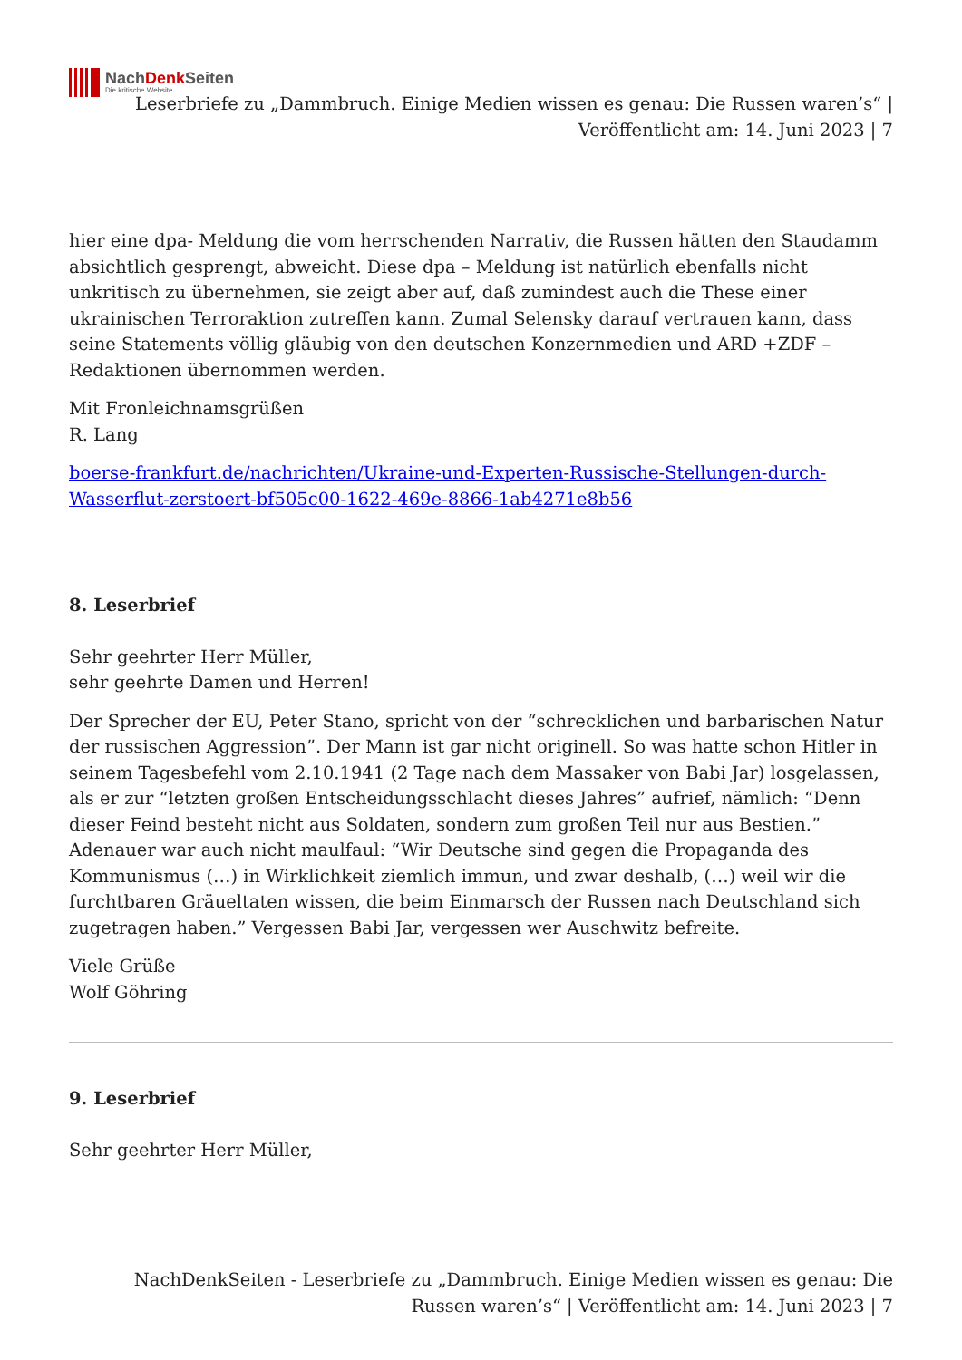NachDenk Seiten
Die kritische Website
Leserbriefe zu „Dammbruch. Einige Medien wissen es genau: Die Russen waren’s“ | Veröffentlicht am: 14. Juni 2023 | 7
hier eine dpa- Meldung die vom herrschenden Narrativ, die Russen hätten den Staudamm absichtlich gesprengt, abweicht. Diese dpa – Meldung ist natürlich ebenfalls nicht unkritisch zu übernehmen, sie zeigt aber auf, daß zumindest auch die These einer ukrainischen Terroraktion zutreffen kann. Zumal Selensky darauf vertrauen kann, dass seine Statements völlig gläubig von den deutschen Konzernmedien und ARD +ZDF – Redaktionen übernommen werden.
Mit Fronleichnamsgrüßen
R. Lang
boerse-frankfurt.de/nachrichten/Ukraine-und-Experten-Russische-Stellungen-durch-Wasserflut-zerstoert-bf505c00-1622-469e-8866-1ab4271e8b56
8. Leserbrief
Sehr geehrter Herr Müller,
sehr geehrte Damen und Herren!
Der Sprecher der EU, Peter Stano, spricht von der “schrecklichen und barbarischen Natur der russischen Aggression”. Der Mann ist gar nicht originell. So was hatte schon Hitler in seinem Tagesbefehl vom 2.10.1941 (2 Tage nach dem Massaker von Babi Jar) losgelassen, als er zur “letzten großen Entscheidungsschlacht dieses Jahres” aufrief, nämlich: “Denn dieser Feind besteht nicht aus Soldaten, sondern zum großen Teil nur aus Bestien.” Adenauer war auch nicht maulfaul: “Wir Deutsche sind gegen die Propaganda des Kommunismus (…) in Wirklichkeit ziemlich immun, und zwar deshalb, (…) weil wir die furchtbaren Gräueltaten wissen, die beim Einmarsch der Russen nach Deutschland sich zugetragen haben.” Vergessen Babi Jar, vergessen wer Auschwitz befreite.
Viele Grüße
Wolf Göhring
9. Leserbrief
Sehr geehrter Herr Müller,
NachDenkSeiten - Leserbriefe zu „Dammbruch. Einige Medien wissen es genau: Die Russen waren’s“ | Veröffentlicht am: 14. Juni 2023 | 7